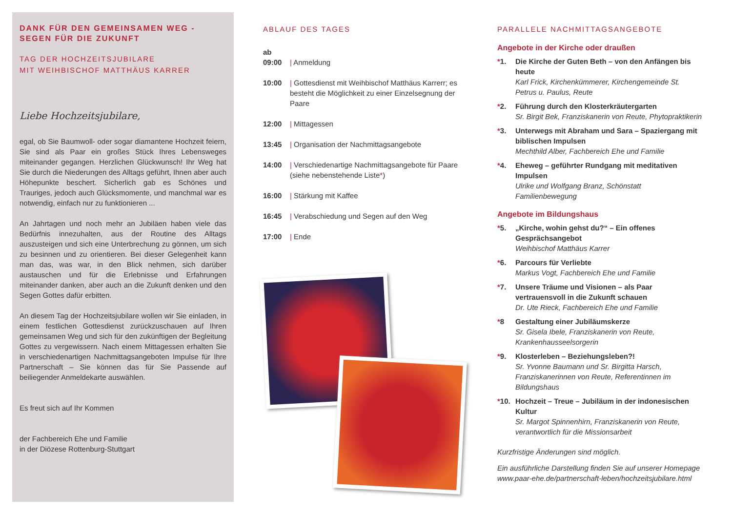DANK FÜR DEN GEMEINSAMEN WEG -
SEGEN FÜR DIE ZUKUNFT
TAG DER HOCHZEITSJUBILARE
MIT WEIHBISCHOF MATTHÄUS KARRER
Liebe Hochzeitsjubilare,
egal, ob Sie Baumwoll- oder sogar diamantene Hochzeit feiern, Sie sind als Paar ein großes Stück Ihres Lebensweges miteinander gegangen. Herzlichen Glückwunsch! Ihr Weg hat Sie durch die Niederungen des Alltags geführt, Ihnen aber auch Höhepunkte beschert. Sicherlich gab es Schönes und Trauriges, jedoch auch Glücksmomente, und manchmal war es notwendig, einfach nur zu funktionieren ...
An Jahrtagen und noch mehr an Jubiläen haben viele das Bedürfnis innezuhalten, aus der Routine des Alltags auszusteigen und sich eine Unterbrechung zu gönnen, um sich zu besinnen und zu orientieren. Bei dieser Gelegenheit kann man das, was war, in den Blick nehmen, sich darüber austauschen und für die Erlebnisse und Erfahrungen miteinander danken, aber auch an die Zukunft denken und den Segen Gottes dafür erbitten.
An diesem Tag der Hochzeitsjubilare wollen wir Sie einladen, in einem festlichen Gottesdienst zurückzuschauen auf Ihren gemeinsamen Weg und sich für den zukünftigen der Begleitung Gottes zu vergewissern. Nach einem Mittagessen erhalten Sie in verschiedenartigen Nachmittagsangeboten Impulse für Ihre Partnerschaft – Sie können das für Sie Passende auf beiliegender Anmeldekarte auswählen.
Es freut sich auf Ihr Kommen
der Fachbereich Ehe und Familie
in der Diözese Rottenburg-Stuttgart
ABLAUF DES TAGES
ab
09:00 | Anmeldung
10:00 | Gottesdienst mit Weihbischof Matthäus Karrerr; es besteht die Möglichkeit zu einer Einzelsegnung der Paare
12:00 | Mittagessen
13:45 | Organisation der Nachmittagsangebote
14:00 | Verschiedenartige Nachmittagsangebote für Paare (siehe nebenstehende Liste*)
16:00 | Stärkung mit Kaffee
16:45 | Verabschiedung und Segen auf den Weg
17:00 | Ende
PARALLELE NACHMITTAGSANGEBOTE
Angebote in der Kirche oder draußen
*1. Die Kirche der Guten Beth – von den Anfängen bis heute
Karl Frick, Kirchenkümmerer, Kirchengemeinde St. Petrus u. Paulus, Reute
*2. Führung durch den Klosterkräutergarten
Sr. Birgit Bek, Franziskanerin von Reute, Phytopraktikerin
*3. Unterwegs mit Abraham und Sara – Spaziergang mit biblischen Impulsen
Mechthild Alber, Fachbereich Ehe und Familie
*4. Eheweg – geführter Rundgang mit meditativen Impulsen
Ulrike und Wolfgang Branz, Schönstatt Familienbewegung
Angebote im Bildungshaus
*5. „Kirche, wohin gehst du?“ – Ein offenes Gesprächsangebot
Weihbischof Matthäus Karrer
*6. Parcours für Verliebte
Markus Vogt, Fachbereich Ehe und Familie
*7. Unsere Träume und Visionen – als Paar vertrauensvoll in die Zukunft schauen
Dr. Ute Rieck, Fachbereich Ehe und Familie
*8 Gestaltung einer Jubiläumskerze
Sr. Gisela Ibele, Franziskanerin von Reute, Krankenhausseelsorgerin
*9. Klosterleben – Beziehungsleben?!
Sr. Yvonne Baumann und Sr. Birgitta Harsch, Franziskanerinnen von Reute, Referentinnen im Bildungshaus
*10. Hochzeit – Treue – Jubiläum in der indonesischen Kultur
Sr. Margot Spinnenhirn, Franziskanerin von Reute, verantwortlich für die Missionsarbeit
Kurzfristige Änderungen sind möglich.
Ein ausführliche Darstellung finden Sie auf unserer Homepage www.paar-ehe.de/partnerschaft-leben/hochzeitsjubilare.html